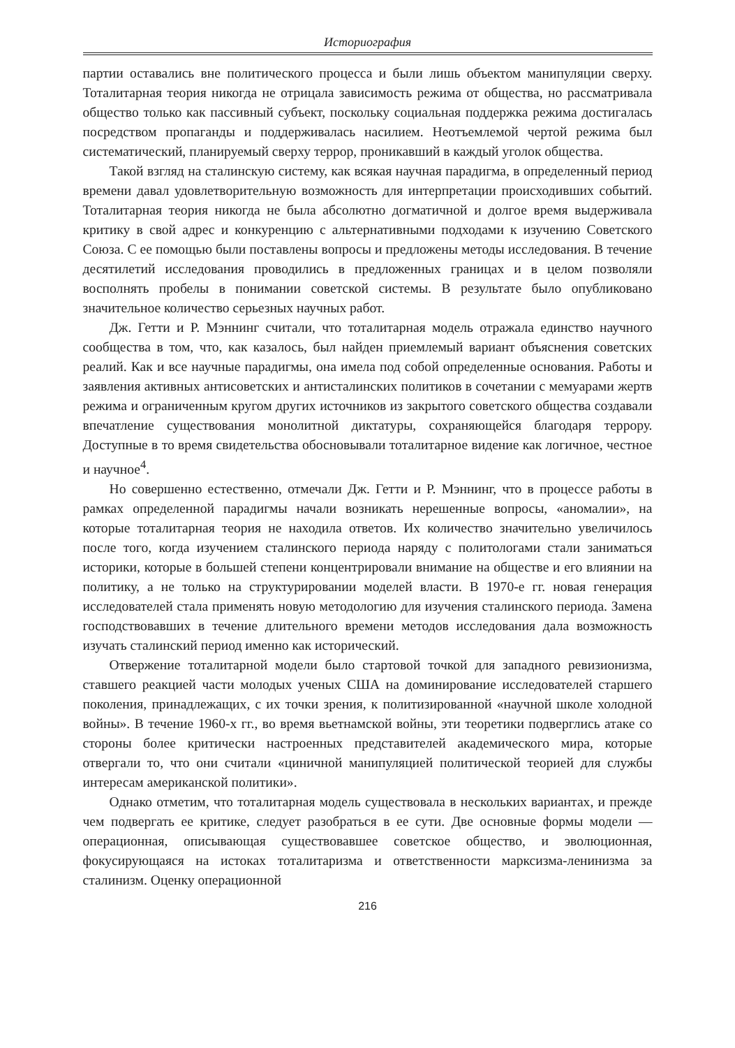Историография
партии оставались вне политического процесса и были лишь объектом манипуляции сверху. Тоталитарная теория никогда не отрицала зависимость режима от общества, но рассматривала общество только как пассивный субъект, поскольку социальная поддержка режима достигалась посредством пропаганды и поддерживалась насилием. Неотъемлемой чертой режима был систематический, планируемый сверху террор, проникавший в каждый уголок общества.
Такой взгляд на сталинскую систему, как всякая научная парадигма, в определенный период времени давал удовлетворительную возможность для интерпретации происходивших событий. Тоталитарная теория никогда не была абсолютно догматичной и долгое время выдерживала критику в свой адрес и конкуренцию с альтернативными подходами к изучению Советского Союза. С ее помощью были поставлены вопросы и предложены методы исследования. В течение десятилетий исследования проводились в предложенных границах и в целом позволяли восполнять пробелы в понимании советской системы. В результате было опубликовано значительное количество серьезных научных работ.
Дж. Гетти и Р. Мэннинг считали, что тоталитарная модель отражала единство научного сообщества в том, что, как казалось, был найден приемлемый вариант объяснения советских реалий. Как и все научные парадигмы, она имела под собой определенные основания. Работы и заявления активных антисоветских и антисталинских политиков в сочетании с мемуарами жертв режима и ограниченным кругом других источников из закрытого советского общества создавали впечатление существования монолитной диктатуры, сохраняющейся благодаря террору. Доступные в то время свидетельства обосновывали тоталитарное видение как логичное, честное и научное<sup>4</sup>.
Но совершенно естественно, отмечали Дж. Гетти и Р. Мэннинг, что в процессе работы в рамках определенной парадигмы начали возникать нерешенные вопросы, «аномалии», на которые тоталитарная теория не находила ответов. Их количество значительно увеличилось после того, когда изучением сталинского периода наряду с политологами стали заниматься историки, которые в большей степени концентрировали внимание на обществе и его влиянии на политику, а не только на структурировании моделей власти. В 1970-е гг. новая генерация исследователей стала применять новую методологию для изучения сталинского периода. Замена господствовавших в течение длительного времени методов исследования дала возможность изучать сталинский период именно как исторический.
Отвержение тоталитарной модели было стартовой точкой для западного ревизионизма, ставшего реакцией части молодых ученых США на доминирование исследователей старшего поколения, принадлежащих, с их точки зрения, к политизированной «научной школе холодной войны». В течение 1960-х гг., во время вьетнамской войны, эти теоретики подверглись атаке со стороны более критически настроенных представителей академического мира, которые отвергали то, что они считали «циничной манипуляцией политической теорией для службы интересам американской политики».
Однако отметим, что тоталитарная модель существовала в нескольких вариантах, и прежде чем подвергать ее критике, следует разобраться в ее сути. Две основные формы модели — операционная, описывающая существовавшее советское общество, и эволюционная, фокусирующаяся на истоках тоталитаризма и ответственности марксизма-ленинизма за сталинизм. Оценку операционной
216